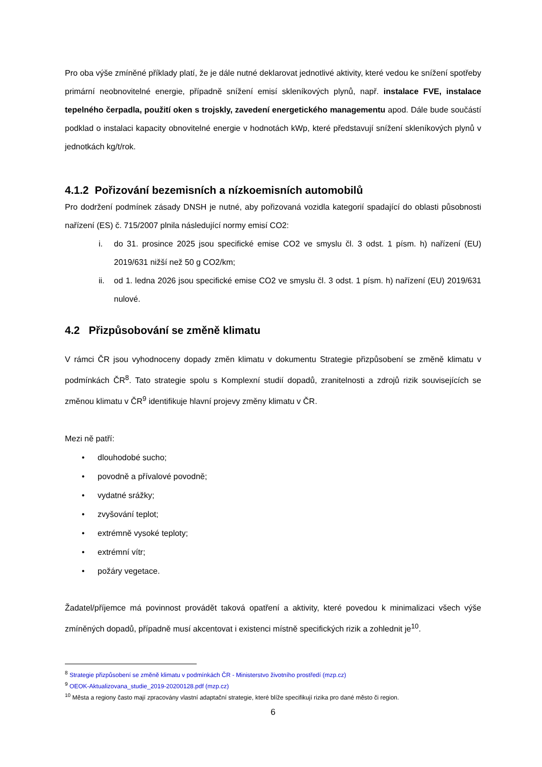Pro oba výše zmíněné příklady platí, že je dále nutné deklarovat jednotlivé aktivity, které vedou ke snížení spotřeby primární neobnovitelné energie, případně snížení emisí skleníkových plynů, např. instalace FVE, instalace tepelného čerpadla, použití oken s trojskly, zavedení energetického managementu apod. Dále bude součástí podklad o instalaci kapacity obnovitelné energie v hodnotách kWp, které představují snížení skleníkových plynů v jednotkách kg/t/rok.
4.1.2 Pořizování bezemisních a nízkoemisních automobilů
Pro dodržení podmínek zásady DNSH je nutné, aby pořizovaná vozidla kategorií spadající do oblasti působnosti nařízení (ES) č. 715/2007 plnila následující normy emisí CO2:
i. do 31. prosince 2025 jsou specifické emise CO2 ve smyslu čl. 3 odst. 1 písm. h) nařízení (EU) 2019/631 nižší než 50 g CO2/km;
ii. od 1. ledna 2026 jsou specifické emise CO2 ve smyslu čl. 3 odst. 1 písm. h) nařízení (EU) 2019/631 nulové.
4.2 Přizpůsobování se změně klimatu
V rámci ČR jsou vyhodnoceny dopady změn klimatu v dokumentu Strategie přizpůsobení se změně klimatu v podmínkách ČR<sup>8</sup>. Tato strategie spolu s Komplexní studií dopadů, zranitelnosti a zdrojů rizik souvisejících se změnou klimatu v ČR<sup>9</sup> identifikuje hlavní projevy změny klimatu v ČR.
Mezi ně patří:
• dlouhodobé sucho;
• povodně a přívalové povodně;
• vydatné srážky;
• zvyšování teplot;
• extrémně vysoké teploty;
• extrémní vítr;
• požáry vegetace.
Žadatel/příjemce má povinnost provádět taková opatření a aktivity, které povedou k minimalizaci všech výše zmíněných dopadů, případně musí akcentovat i existenci místně specifických rizik a zohlednit je<sup>10</sup>.
<sup>8</sup> Strategie přizpůsobení se změně klimatu v podmínkách ČR - Ministerstvo životního prostředí (mzp.cz)
<sup>9</sup> OEOK-Aktualizovana_studie_2019-20200128.pdf (mzp.cz)
<sup>10</sup> Města a regiony často mají zpracovány vlastní adaptační strategie, které blíže specifikují rizika pro dané město či region.
6